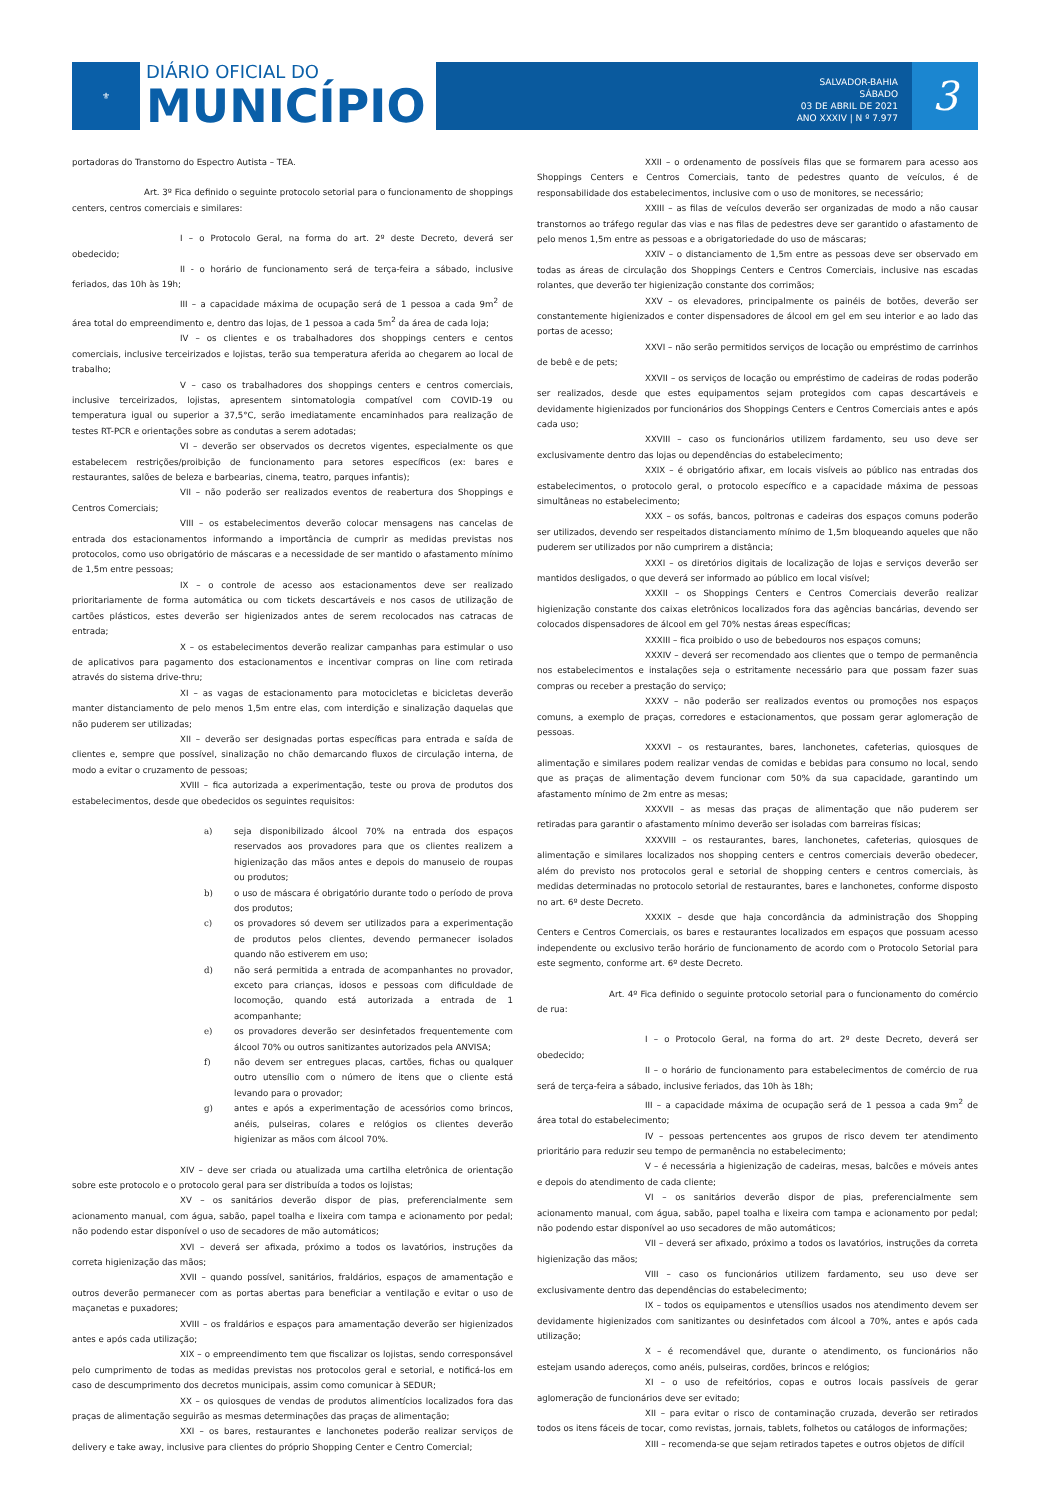⚜
DIÁRIO OFICIAL DO
MUNICÍPIO
SALVADOR-BAHIA
SÁBADO
03 DE ABRIL DE 2021
ANO XXXIV | N º 7.977
3
portadoras do Transtorno do Espectro Autista – TEA.
Art. 3º Fica definido o seguinte protocolo setorial para o funcionamento de shoppings centers, centros comerciais e similares:
I – o Protocolo Geral, na forma do art. 2º deste Decreto, deverá ser obedecido;
II - o horário de funcionamento será de terça-feira a sábado, inclusive feriados, das 10h às 19h;
III – a capacidade máxima de ocupação será de 1 pessoa a cada 9m<sup>2</sup> de área total do empreendimento e, dentro das lojas, de 1 pessoa a cada 5m<sup>2</sup> da área de cada loja;
IV – os clientes e os trabalhadores dos shoppings centers e centos comerciais, inclusive terceirizados e lojistas, terão sua temperatura aferida ao chegarem ao local de trabalho;
V – caso os trabalhadores dos shoppings centers e centros comerciais, inclusive terceirizados, lojistas, apresentem sintomatologia compatível com COVID-19 ou temperatura igual ou superior a 37,5°C, serão imediatamente encaminhados para realização de testes RT-PCR e orientações sobre as condutas a serem adotadas;
VI – deverão ser observados os decretos vigentes, especialmente os que estabelecem restrições/proibição de funcionamento para setores específicos (ex: bares e restaurantes, salões de beleza e barbearias, cinema, teatro, parques infantis);
VII – não poderão ser realizados eventos de reabertura dos Shoppings e Centros Comerciais;
VIII – os estabelecimentos deverão colocar mensagens nas cancelas de entrada dos estacionamentos informando a importância de cumprir as medidas previstas nos protocolos, como uso obrigatório de máscaras e a necessidade de ser mantido o afastamento mínimo de 1,5m entre pessoas;
IX – o controle de acesso aos estacionamentos deve ser realizado prioritariamente de forma automática ou com tickets descartáveis e nos casos de utilização de cartões plásticos, estes deverão ser higienizados antes de serem recolocados nas catracas de entrada;
X – os estabelecimentos deverão realizar campanhas para estimular o uso de aplicativos para pagamento dos estacionamentos e incentivar compras on line com retirada através do sistema drive-thru;
XI – as vagas de estacionamento para motocicletas e bicicletas deverão manter distanciamento de pelo menos 1,5m entre elas, com interdição e sinalização daquelas que não puderem ser utilizadas;
XII – deverão ser designadas portas específicas para entrada e saída de clientes e, sempre que possível, sinalização no chão demarcando fluxos de circulação interna, de modo a evitar o cruzamento de pessoas;
XVIII – fica autorizada a experimentação, teste ou prova de produtos dos estabelecimentos, desde que obedecidos os seguintes requisitos:
a) seja disponibilizado álcool 70% na entrada dos espaços reservados aos provadores para que os clientes realizem a higienização das mãos antes e depois do manuseio de roupas ou produtos;
b) o uso de máscara é obrigatório durante todo o período de prova dos produtos;
c) os provadores só devem ser utilizados para a experimentação de produtos pelos clientes, devendo permanecer isolados quando não estiverem em uso;
d) não será permitida a entrada de acompanhantes no provador, exceto para crianças, idosos e pessoas com dificuldade de locomoção, quando está autorizada a entrada de 1 acompanhante;
e) os provadores deverão ser desinfetados frequentemente com álcool 70% ou outros sanitizantes autorizados pela ANVISA;
f) não devem ser entregues placas, cartões, fichas ou qualquer outro utensílio com o número de itens que o cliente está levando para o provador;
g) antes e após a experimentação de acessórios como brincos, anéis, pulseiras, colares e relógios os clientes deverão higienizar as mãos com álcool 70%.
XIV – deve ser criada ou atualizada uma cartilha eletrônica de orientação sobre este protocolo e o protocolo geral para ser distribuída a todos os lojistas;
XV – os sanitários deverão dispor de pias, preferencialmente sem acionamento manual, com água, sabão, papel toalha e lixeira com tampa e acionamento por pedal; não podendo estar disponível o uso de secadores de mão automáticos;
XVI – deverá ser afixada, próximo a todos os lavatórios, instruções da correta higienização das mãos;
XVII – quando possível, sanitários, fraldários, espaços de amamentação e outros deverão permanecer com as portas abertas para beneficiar a ventilação e evitar o uso de maçanetas e puxadores;
XVIII – os fraldários e espaços para amamentação deverão ser higienizados antes e após cada utilização;
XIX – o empreendimento tem que fiscalizar os lojistas, sendo corresponsável pelo cumprimento de todas as medidas previstas nos protocolos geral e setorial, e notificá-los em caso de descumprimento dos decretos municipais, assim como comunicar à SEDUR;
XX – os quiosques de vendas de produtos alimentícios localizados fora das praças de alimentação seguirão as mesmas determinações das praças de alimentação;
XXI – os bares, restaurantes e lanchonetes poderão realizar serviços de delivery e take away, inclusive para clientes do próprio Shopping Center e Centro Comercial;
XXII – o ordenamento de possíveis filas que se formarem para acesso aos Shoppings Centers e Centros Comerciais, tanto de pedestres quanto de veículos, é de responsabilidade dos estabelecimentos, inclusive com o uso de monitores, se necessário;
XXIII – as filas de veículos deverão ser organizadas de modo a não causar transtornos ao tráfego regular das vias e nas filas de pedestres deve ser garantido o afastamento de pelo menos 1,5m entre as pessoas e a obrigatoriedade do uso de máscaras;
XXIV – o distanciamento de 1,5m entre as pessoas deve ser observado em todas as áreas de circulação dos Shoppings Centers e Centros Comerciais, inclusive nas escadas rolantes, que deverão ter higienização constante dos corrimãos;
XXV – os elevadores, principalmente os painéis de botões, deverão ser constantemente higienizados e conter dispensadores de álcool em gel em seu interior e ao lado das portas de acesso;
XXVI – não serão permitidos serviços de locação ou empréstimo de carrinhos de bebê e de pets;
XXVII – os serviços de locação ou empréstimo de cadeiras de rodas poderão ser realizados, desde que estes equipamentos sejam protegidos com capas descartáveis e devidamente higienizados por funcionários dos Shoppings Centers e Centros Comerciais antes e após cada uso;
XXVIII – caso os funcionários utilizem fardamento, seu uso deve ser exclusivamente dentro das lojas ou dependências do estabelecimento;
XXIX – é obrigatório afixar, em locais visíveis ao público nas entradas dos estabelecimentos, o protocolo geral, o protocolo específico e a capacidade máxima de pessoas simultâneas no estabelecimento;
XXX – os sofás, bancos, poltronas e cadeiras dos espaços comuns poderão ser utilizados, devendo ser respeitados distanciamento mínimo de 1,5m bloqueando aqueles que não puderem ser utilizados por não cumprirem a distância;
XXXI – os diretórios digitais de localização de lojas e serviços deverão ser mantidos desligados, o que deverá ser informado ao público em local visível;
XXXII – os Shoppings Centers e Centros Comerciais deverão realizar higienização constante dos caixas eletrônicos localizados fora das agências bancárias, devendo ser colocados dispensadores de álcool em gel 70% nestas áreas específicas;
XXXIII – fica proibido o uso de bebedouros nos espaços comuns;
XXXIV – deverá ser recomendado aos clientes que o tempo de permanência nos estabelecimentos e instalações seja o estritamente necessário para que possam fazer suas compras ou receber a prestação do serviço;
XXXV – não poderão ser realizados eventos ou promoções nos espaços comuns, a exemplo de praças, corredores e estacionamentos, que possam gerar aglomeração de pessoas.
XXXVI – os restaurantes, bares, lanchonetes, cafeterias, quiosques de alimentação e similares podem realizar vendas de comidas e bebidas para consumo no local, sendo que as praças de alimentação devem funcionar com 50% da sua capacidade, garantindo um afastamento mínimo de 2m entre as mesas;
XXXVII – as mesas das praças de alimentação que não puderem ser retiradas para garantir o afastamento mínimo deverão ser isoladas com barreiras físicas;
XXXVIII – os restaurantes, bares, lanchonetes, cafeterias, quiosques de alimentação e similares localizados nos shopping centers e centros comerciais deverão obedecer, além do previsto nos protocolos geral e setorial de shopping centers e centros comerciais, às medidas determinadas no protocolo setorial de restaurantes, bares e lanchonetes, conforme disposto no art. 6º deste Decreto.
XXXIX – desde que haja concordância da administração dos Shopping Centers e Centros Comerciais, os bares e restaurantes localizados em espaços que possuam acesso independente ou exclusivo terão horário de funcionamento de acordo com o Protocolo Setorial para este segmento, conforme art. 6º deste Decreto.
Art. 4º Fica definido o seguinte protocolo setorial para o funcionamento do comércio de rua:
I – o Protocolo Geral, na forma do art. 2º deste Decreto, deverá ser obedecido;
II – o horário de funcionamento para estabelecimentos de comércio de rua será de terça-feira a sábado, inclusive feriados, das 10h às 18h;
III – a capacidade máxima de ocupação será de 1 pessoa a cada 9m<sup>2</sup> de área total do estabelecimento;
IV – pessoas pertencentes aos grupos de risco devem ter atendimento prioritário para reduzir seu tempo de permanência no estabelecimento;
V – é necessária a higienização de cadeiras, mesas, balcões e móveis antes e depois do atendimento de cada cliente;
VI – os sanitários deverão dispor de pias, preferencialmente sem acionamento manual, com água, sabão, papel toalha e lixeira com tampa e acionamento por pedal; não podendo estar disponível ao uso secadores de mão automáticos;
VII – deverá ser afixado, próximo a todos os lavatórios, instruções da correta higienização das mãos;
VIII – caso os funcionários utilizem fardamento, seu uso deve ser exclusivamente dentro das dependências do estabelecimento;
IX – todos os equipamentos e utensílios usados nos atendimento devem ser devidamente higienizados com sanitizantes ou desinfetados com álcool a 70%, antes e após cada utilização;
X – é recomendável que, durante o atendimento, os funcionários não estejam usando adereços, como anéis, pulseiras, cordões, brincos e relógios;
XI – o uso de refeitórios, copas e outros locais passíveis de gerar aglomeração de funcionários deve ser evitado;
XII – para evitar o risco de contaminação cruzada, deverão ser retirados todos os itens fáceis de tocar, como revistas, jornais, tablets, folhetos ou catálogos de informações;
XIII – recomenda-se que sejam retirados tapetes e outros objetos de difícil